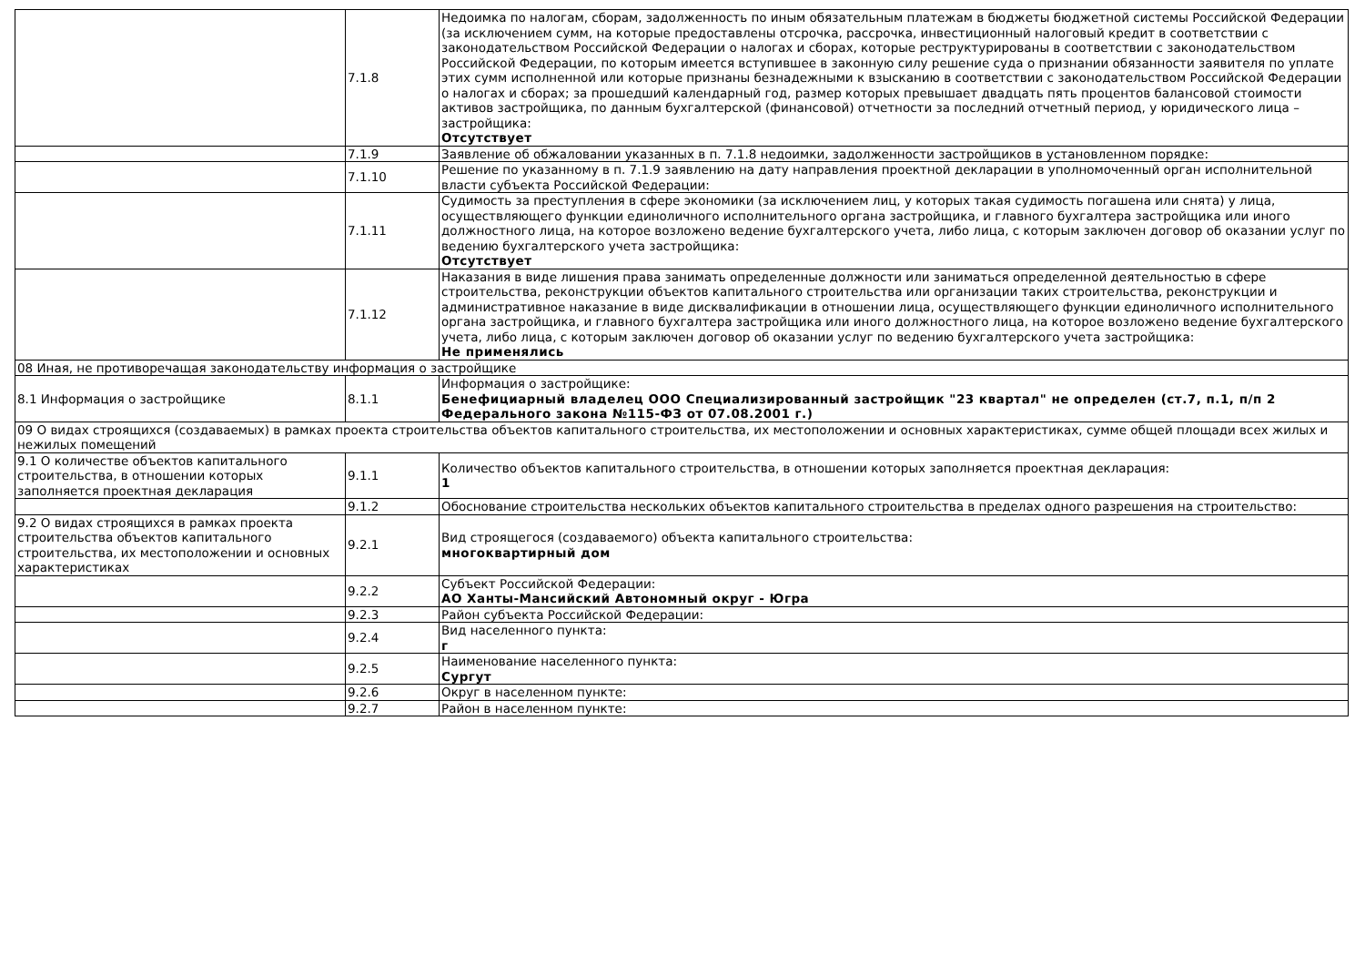| | 7.1.8 | Недоимка по налогам, сборам, задолженность по иным обязательным платежам в бюджеты бюджетной системы Российской Федерации (за исключением сумм, на которые предоставлены отсрочка, рассрочка, инвестиционный налоговый кредит в соответствии с законодательством Российской Федерации о налогах и сборах, которые реструктурированы в соответствии с законодательством Российской Федерации, по которым имеется вступившее в законную силу решение суда о признании обязанности заявителя по уплате этих сумм исполненной или которые признаны безнадежными к взысканию в соответствии с законодательством Российской Федерации о налогах и сборах; за прошедший календарный год, размер которых превышает двадцать пять процентов балансовой стоимости активов застройщика, по данным бухгалтерской (финансовой) отчетности за последний отчетный период, у юридического лица – застройщика: Отсутствует |
| | 7.1.9 | Заявление об обжаловании указанных в п. 7.1.8 недоимки, задолженности застройщиков в установленном порядке: |
| | 7.1.10 | Решение по указанному в п. 7.1.9 заявлению на дату направления проектной декларации в уполномоченный орган исполнительной власти субъекта Российской Федерации: |
| | 7.1.11 | Судимость за преступления в сфере экономики (за исключением лиц, у которых такая судимость погашена или снята) у лица, осуществляющего функции единоличного исполнительного органа застройщика, и главного бухгалтера застройщика или иного должностного лица, на которое возложено ведение бухгалтерского учета, либо лица, с которым заключен договор об оказании услуг по ведению бухгалтерского учета застройщика: Отсутствует |
| | 7.1.12 | Наказания в виде лишения права занимать определенные должности или заниматься определенной деятельностью в сфере строительства, реконструкции объектов капитального строительства или организации таких строительства, реконструкции и административное наказание в виде дисквалификации в отношении лица, осуществляющего функции единоличного исполнительного органа застройщика, и главного бухгалтера застройщика или иного должностного лица, на которое возложено ведение бухгалтерского учета, либо лица, с которым заключен договор об оказании услуг по ведению бухгалтерского учета застройщика: Не применялись |
| 08 Иная, не противоречащая законодательству информация о застройщике | | |
| 8.1 Информация о застройщике | 8.1.1 | Информация о застройщике: Бенефициарный владелец ООО Специализированный застройщик "23 квартал" не определен (ст.7, п.1, п/п 2 Федерального закона №115-ФЗ от 07.08.2001 г.) |
| 09 О видах строящихся (создаваемых) в рамках проекта строительства объектов капитального строительства, их местоположении и основных характеристиках, сумме общей площади всех жилых и нежилых помещений | | |
| 9.1 О количестве объектов капитального строительства, в отношении которых заполняется проектная декларация | 9.1.1 | Количество объектов капитального строительства, в отношении которых заполняется проектная декларация: 1 |
| | 9.1.2 | Обоснование строительства нескольких объектов капитального строительства в пределах одного разрешения на строительство: |
| 9.2 О видах строящихся в рамках проекта строительства объектов капитального строительства, их местоположении и основных характеристиках | 9.2.1 | Вид строящегося (создаваемого) объекта капитального строительства: многоквартирный дом |
| | 9.2.2 | Субъект Российской Федерации: АО Ханты-Мансийский Автономный округ - Югра |
| | 9.2.3 | Район субъекта Российской Федерации: |
| | 9.2.4 | Вид населенного пункта: г |
| | 9.2.5 | Наименование населенного пункта: Сургут |
| | 9.2.6 | Округ в населенном пункте: |
| | 9.2.7 | Район в населенном пункте: |